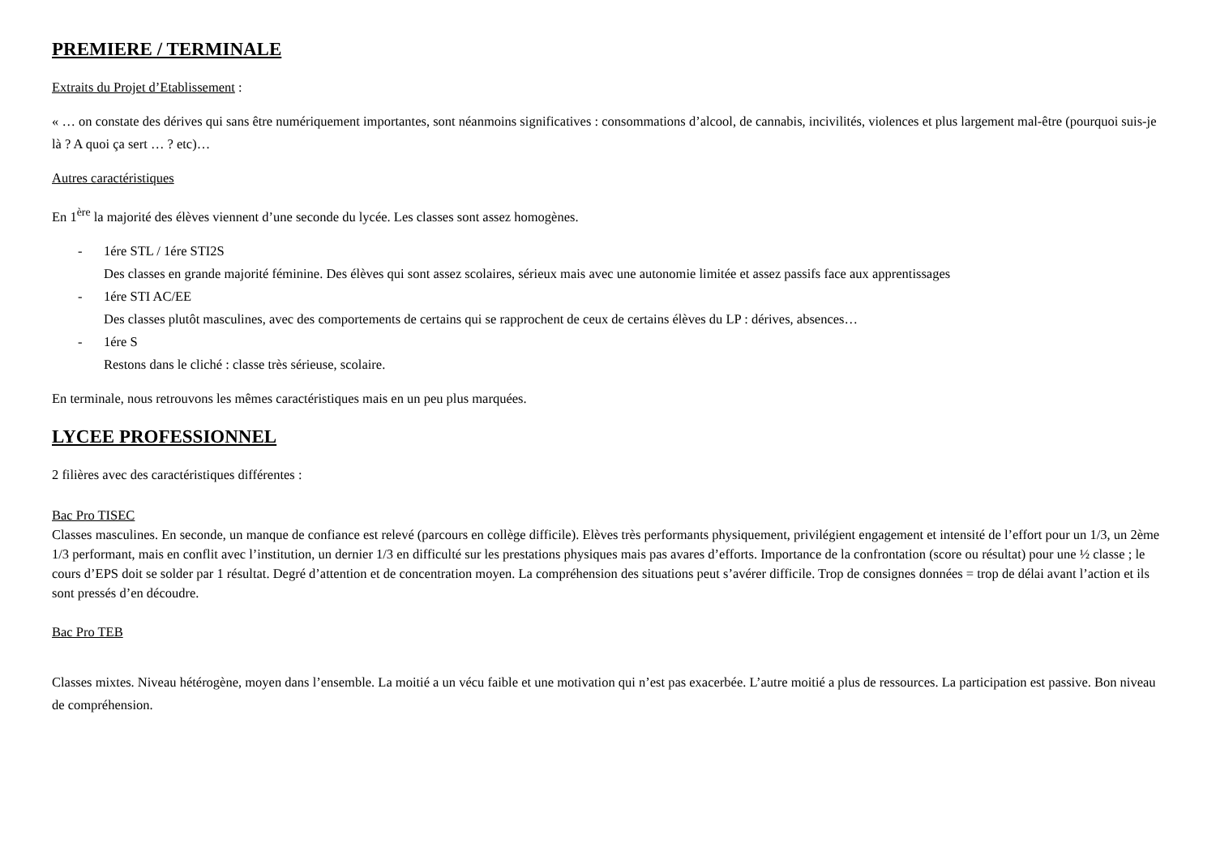PREMIERE / TERMINALE
Extraits du Projet d’Etablissement :
« … on constate des dérives qui sans être numériquement importantes, sont néanmoins significatives : consommations d’alcool, de cannabis, incivilités, violences et plus largement mal-être (pourquoi suis-je là ? A quoi ça sert … ? etc)…
Autres caractéristiques
En 1<sup>ère</sup> la majorité des élèves viennent d’une seconde du lycée. Les classes sont assez homogènes.
- 1ére STL / 1ére STI2S
Des classes en grande majorité féminine. Des élèves qui sont assez scolaires, sérieux mais avec une autonomie limitée et assez passifs face aux apprentissages
- 1ére STI AC/EE
Des classes plutôt masculines, avec des comportements de certains qui se rapprochent de ceux de certains élèves du LP : dérives, absences…
- 1ére S
Restons dans le cliché : classe très sérieuse, scolaire.
En terminale, nous retrouvons les mêmes caractéristiques mais en un peu plus marquées.
LYCEE PROFESSIONNEL
2 filières avec des caractéristiques différentes :
Bac Pro TISEC
Classes masculines. En seconde, un manque de confiance est relevé (parcours en collège difficile). Elèves très performants physiquement, privilégient engagement et intensité de l’effort pour un 1/3, un 2ème 1/3 performant, mais en conflit avec l’institution, un dernier 1/3 en difficulté sur les prestations physiques mais pas avares d’efforts. Importance de la confrontation (score ou résultat) pour une ½ classe ; le cours d’EPS doit se solder par 1 résultat. Degré d’attention et de concentration moyen. La compréhension des situations peut s’avérer difficile. Trop de consignes données = trop de délai avant l’action et ils sont pressés d’en découdre.
Bac Pro TEB
Classes mixtes. Niveau hétérogène, moyen dans l’ensemble. La moitié a un vécu faible et une motivation qui n’est pas exacerbée. L’autre moitié a plus de ressources. La participation est passive. Bon niveau de compréhension.